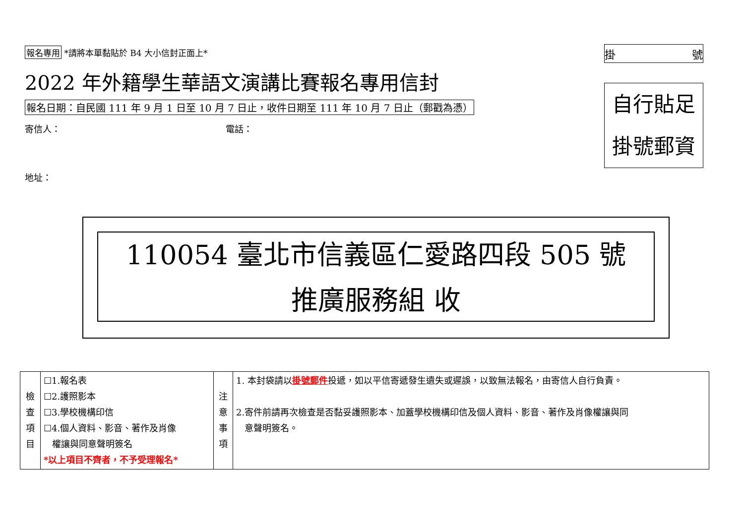報名專用 *請將本單黏貼於 B4 大小信封正面上*
2022 年外籍學生華語文演講比賽報名專用信封
報名日期：自民國 111 年 9 月 1 日至 10 月 7 日止，收件日期至 111 年 10 月 7 日止（郵戳為憑）
寄信人： 電話：
地址：
掛 號
自行貼足
掛號郵資
110054 臺北市信義區仁愛路四段 505 號
推廣服務組 收
| 檢 查 項 目 | ☐1.報名表 ☐2.護照影本 ☐3.學校機構印信 ☐4.個人資料、影音、著作及肖像 權讓與同意聲明簽名 *以上項目不齊者，不予受理報名* | 注 意 事 項 | 1. 本封袋請以 掛號郵件 投遞，如以平信寄遞發生遺失或遲誤，以致無法報名，由寄信人自行負責。 2.寄件前請再次檢查是否黏妥護照影本、加蓋學校機構印信及個人資料、影音、著作及肖像權讓與同 意聲明簽名。 |